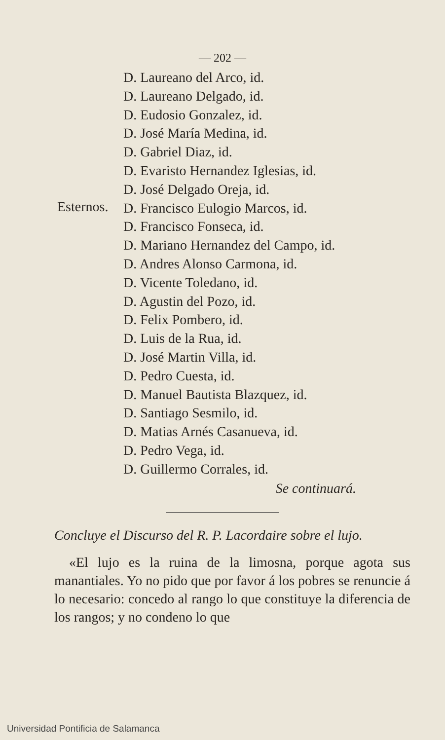— 202 —
Esternos.
D. Laureano del Arco, id.
D. Laureano Delgado, id.
D. Eudosio Gonzalez, id.
D. José María Medina, id.
D. Gabriel Diaz, id.
D. Evaristo Hernandez Iglesias, id.
D. José Delgado Oreja, id.
D. Francisco Eulogio Marcos, id.
D. Francisco Fonseca, id.
D. Mariano Hernandez del Campo, id.
D. Andres Alonso Carmona, id.
D. Vicente Toledano, id.
D. Agustin del Pozo, id.
D. Felix Pombero, id.
D. Luis de la Rua, id.
D. José Martin Villa, id.
D. Pedro Cuesta, id.
D. Manuel Bautista Blazquez, id.
D. Santiago Sesmilo, id.
D. Matias Arnés Casanueva, id.
D. Pedro Vega, id.
D. Guillermo Corrales, id.
Se continuará.
Concluye el Discurso del R. P. Lacordaire sobre el lujo.
«El lujo es la ruina de la limosna, porque agota sus manantiales. Yo no pido que por favor á los pobres se renuncie á lo necesario: concedo al rango lo que constituye la diferencia de los rangos; y no condeno lo que
Universidad Pontificia de Salamanca